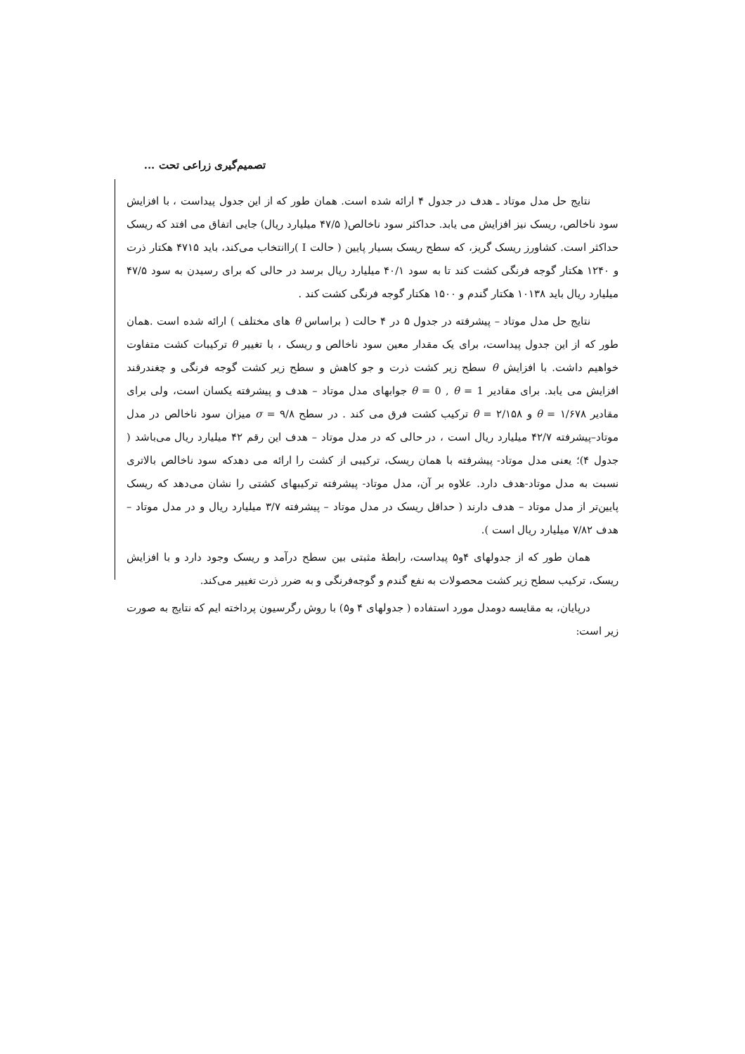تصمیم‌گیری زراعی تحت ...
نتایج حل مدل موتاد ـ هدف در جدول ۴ ارائه شده است. همان طور که از این جدول پیداست ، با افزایش سود ناخالص، ریسک نیز افزایش می یابد. حداکثر سود ناخالص( ۴۷/۵ میلیارد ریال) جایی اتفاق می افتد که ریسک حداکثر است. کشاورز ریسک گریز، که سطح ریسک بسیار پایین ( حالت I )راانتخاب می‌کند، باید ۴۷۱۵ هکتار ذرت و ۱۲۴۰ هکتار گوجه فرنگی کشت کند تا به سود ۴۰/۱ میلیارد ریال برسد در حالی که برای رسیدن به سود ۴۷/۵ میلیارد ریال باید ۱۰۱۳۸ هکتار گندم و ۱۵۰۰ هکتار گوجه فرنگی کشت کند .
نتایج حل مدل موتاد – پیشرفته در جدول ۵ در ۴ حالت ( براساس θ های مختلف ) ارائه شده است .همان طور که از این جدول پیداست، برای یک مقدار معین سود ناخالص و ریسک ، با تغییر θ ترکیبات کشت متفاوت خواهیم داشت. با افزایش θ سطح زیر کشت ذرت و جو کاهش و سطح زیر کشت گوجه فرنگی و چغندرقند افزایش می یابد. برای مقادیر θ = 0 , θ = 1 جوابهای مدل موتاد – هدف و پیشرفته یکسان است، ولی برای مقادیر θ = ۱/۶۷۸ و ۲/۱۵۸ = θ ترکیب کشت فرق می کند . در سطح ۹/۸ = σ میزان سود ناخالص در مدل موتاد–پیشرفته ۴۲/۷ میلیارد ریال است ، در حالی که در مدل موتاد – هدف این رقم ۴۲ میلیارد ریال می‌باشد ( جدول ۴)؛ یعنی مدل موتاد- پیشرفته با همان ریسک، ترکیبی از کشت را ارائه می دهدکه سود ناخالص بالاتری نسبت به مدل موتاد-هدف دارد. علاوه بر آن، مدل موتاد- پیشرفته ترکیبهای کشتی را نشان می‌دهد که ریسک پایین‌تر از مدل موتاد – هدف دارند ( حداقل ریسک در مدل موتاد – پیشرفته ۳/۷ میلیارد ریال و در مدل موتاد – هدف ۷/۸۲ میلیارد ریال است ).
همان طور که از جدولهای ۴و۵ پیداست، رابطهٔ مثبتی بین سطح درآمد و ریسک وجود دارد و با افزایش ریسک، ترکیب سطح زیر کشت محصولات به نفع گندم و گوجه‌فرنگی و به ضرر ذرت تغییر می‌کند.
درپایان، به مقایسه دومدل مورد استفاده ( جدولهای ۴ و۵) با روش رگرسیون پرداخته ایم که نتایج به صورت زیر است: